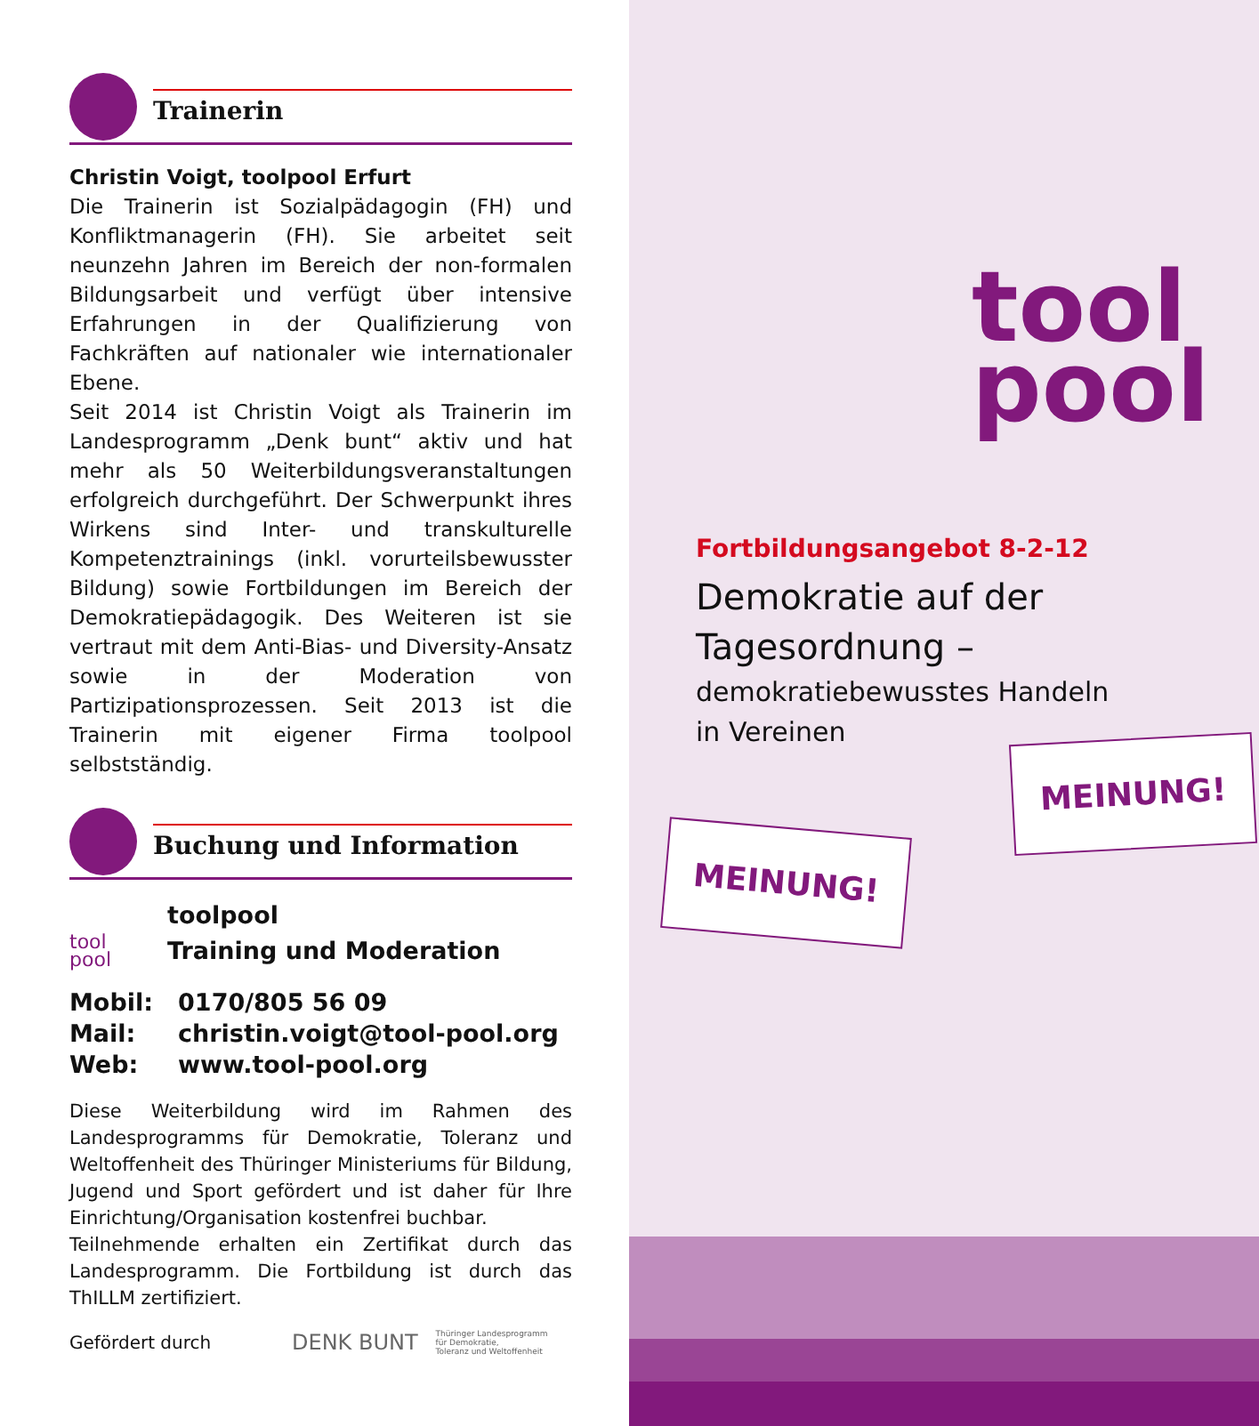Trainerin
Christin Voigt, toolpool Erfurt
Die Trainerin ist Sozialpädagogin (FH) und Konfliktmanagerin (FH). Sie arbeitet seit neunzehn Jahren im Bereich der non-formalen Bildungsarbeit und verfügt über intensive Erfahrungen in der Qualifizierung von Fachkräften auf nationaler wie internationaler Ebene.
Seit 2014 ist Christin Voigt als Trainerin im Landesprogramm „Denk bunt“ aktiv und hat mehr als 50 Weiterbildungsveranstaltungen erfolgreich durchgeführt. Der Schwerpunkt ihres Wirkens sind Inter- und transkulturelle Kompetenztrainings (inkl. vorurteilsbewusster Bildung) sowie Fortbildungen im Bereich der Demokratiepädagogik. Des Weiteren ist sie vertraut mit dem Anti-Bias- und Diversity-Ansatz sowie in der Moderation von Partizipationsprozessen. Seit 2013 ist die Trainerin mit eigener Firma toolpool selbstständig.
Buchung und Information
tool
pool
toolpool
Training und Moderation
| Mobil: | 0170/805 56 09 |
| Mail: | christin.voigt@tool-pool.org |
| Web: | www.tool-pool.org |
Diese Weiterbildung wird im Rahmen des Landesprogramms für Demokratie, Toleranz und Weltoffenheit des Thüringer Ministeriums für Bildung, Jugend und Sport gefördert und ist daher für Ihre Einrichtung/Organisation kostenfrei buchbar.
Teilnehmende erhalten ein Zertifikat durch das Landesprogramm. Die Fortbildung ist durch das ThILLM zertifiziert.
Gefördert durch DENK BUNT Thüringer Landesprogramm
für Demokratie,
Toleranz und Weltoffenheit
tool
pool
Fortbildungsangebot 8-2-12
Demokratie auf der
Tagesordnung –
demokratiebewusstes Handeln
in Vereinen
MEINUNG!
MEINUNG!